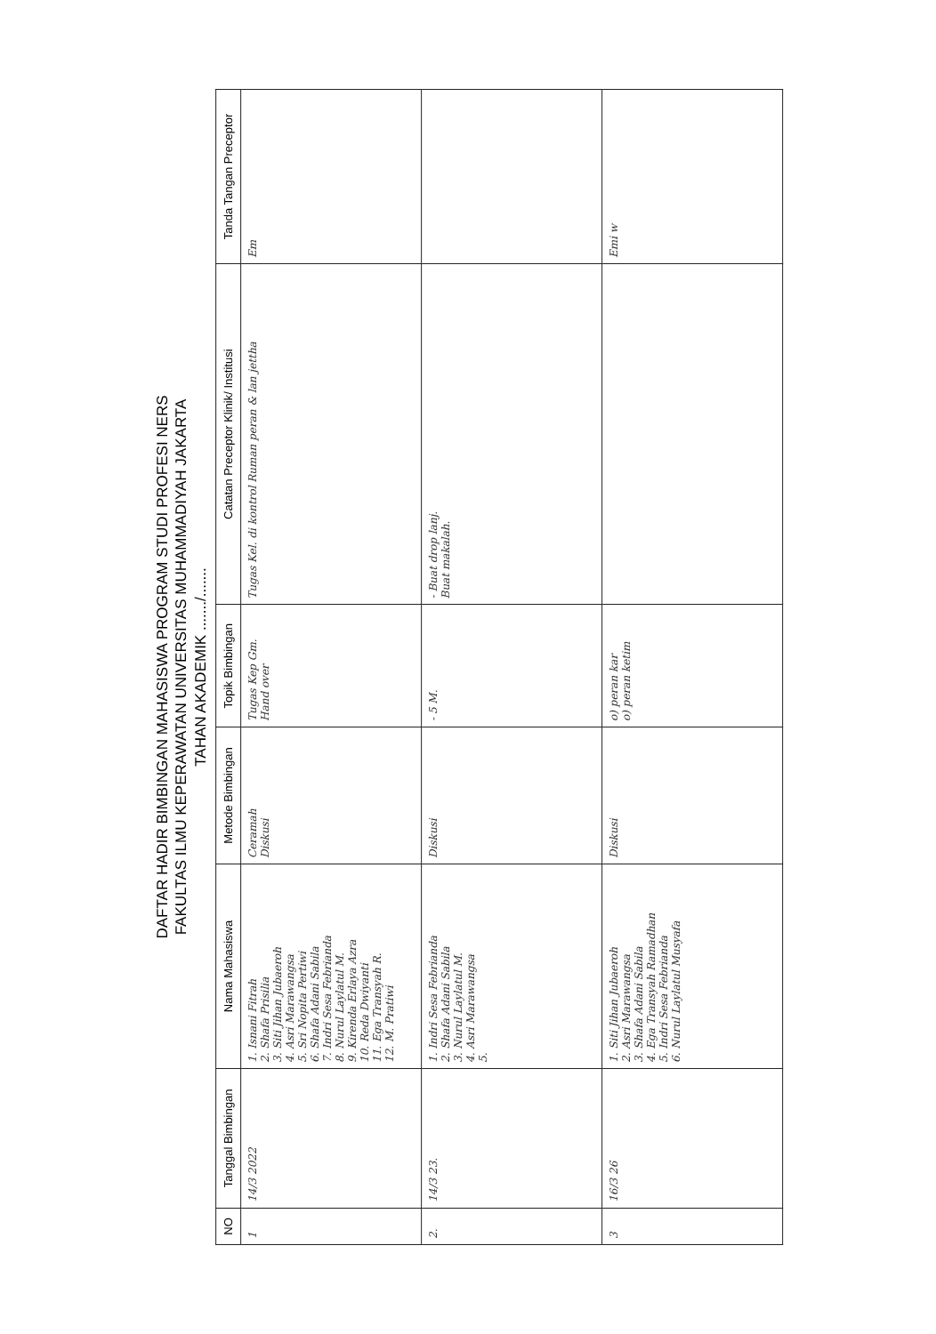DAFTAR HADIR BIMBINGAN MAHASISWA PROGRAM STUDI PROFESI NERS
FAKULTAS ILMU KEPERAWATAN UNIVERSITAS MUHAMMADIYAH JAKARTA
TAHAN AKADEMIK ......./.......
| NO | Tanggal Bimbingan | Nama Mahasiswa | Metode Bimbingan | Topik Bimbingan | Catatan Preceptor Klinik/ Institusi | Tanda Tangan Preceptor |
| --- | --- | --- | --- | --- | --- | --- |
| 1 | 14/3 2022 | 1. Isnani Fitrah 2. Shafa Prisilia 3. Siti Jihan Jubaeroh 4. Asri Marawangsa 5. Sri Nopita Pertiwi 6. Shafa Adani Sabila 7. Indri Sesa Febrianda 8. Nurul Laylatul M. 9. Kirenda Erlaya Azra 10. Reda Dwiyanti 11. Ega Transyah R. 12. M. Pratiwi | Ceramah Diskusi | Tugas Kep Gm. Hand over | Tugas Kel. di kontrol Ruman peran & lan jettha | Em |
| 2. | 14/3 23. | 1. Indri Sesa Febrianda 2. Shafa Adani Sabila 3. Nurul Laylatul M. 4. Asri Marawangsa 5. | Diskusi | - 5 M. | - Buat drop lanj. Buat makalah. | |
| 3 | 16/3 26 | 1. Siti Jihan Jubaeroh 2. Asri Marawangsa 3. Shafa Adani Sabila 4. Ega Transyah Ramadhan 5. Indri Sesa Febrianda 6. Nurul Laylatul Musyafa | Diskusi | o) peran kar o) peran ketim | | Emi w |